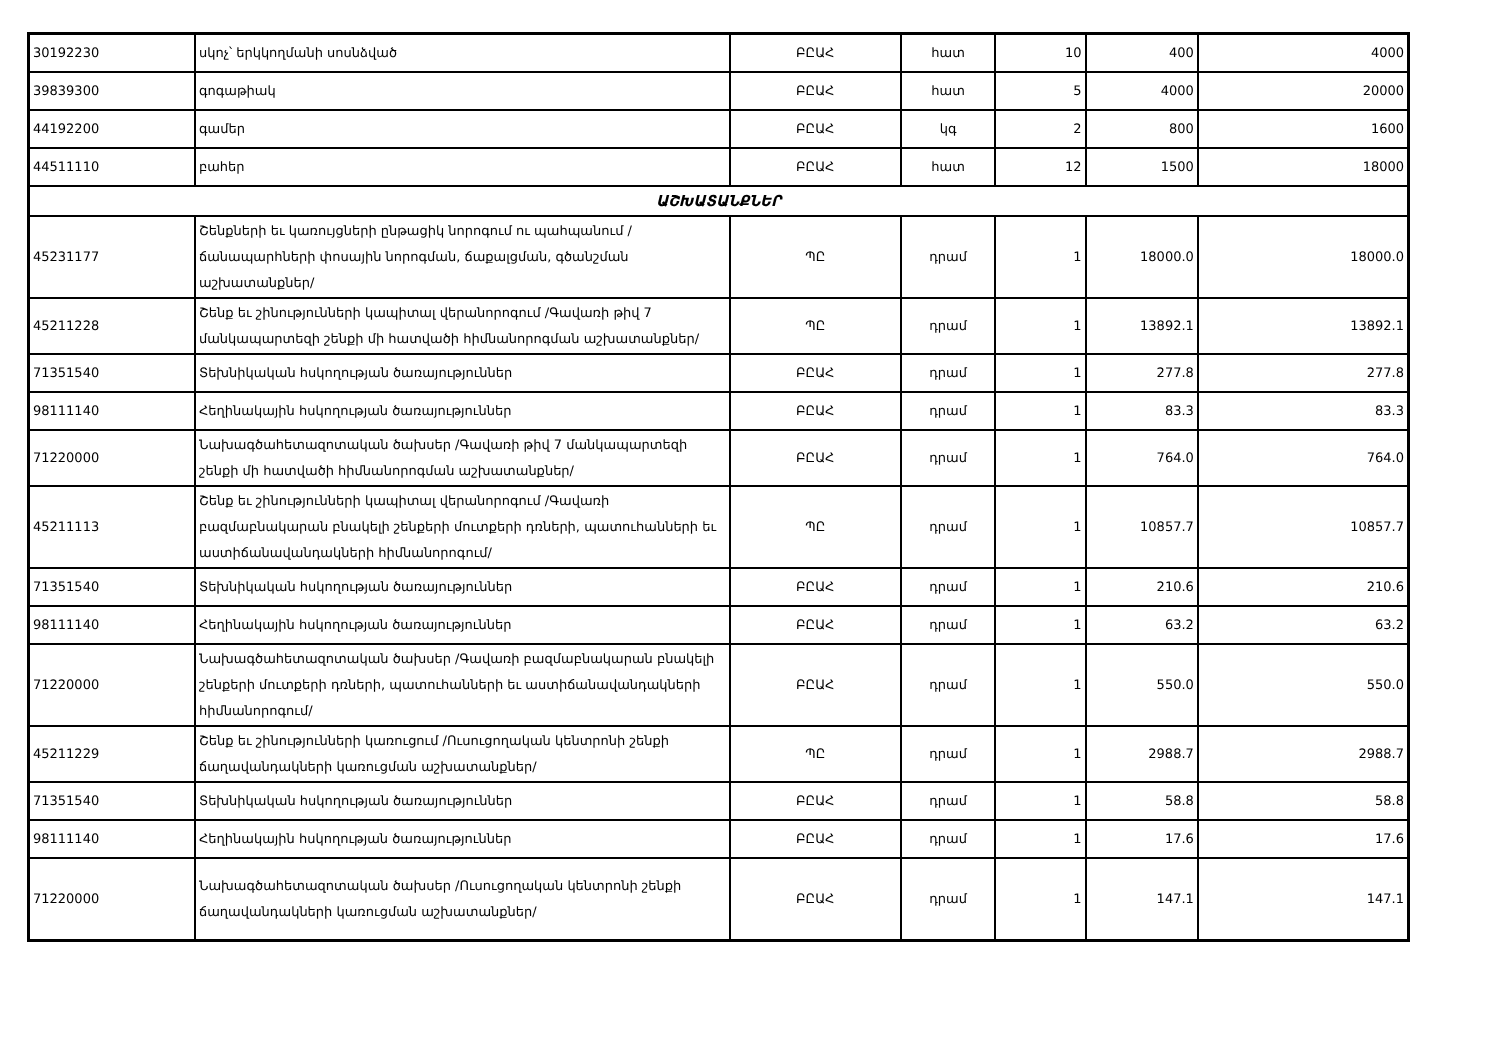| 30192230 | սկոչ՝ երկկողմանի սոսնձված | ԲԸԱՀ | հատ | 10 | 400 | 4000 |
| 39839300 | գոգաթիակ | ԲԸԱՀ | հատ | 5 | 4000 | 20000 |
| 44192200 | գամեր | ԲԸԱՀ | կգ | 2 | 800 | 1600 |
| 44511110 | բահեր | ԲԸԱՀ | հատ | 12 | 1500 | 18000 |
| ԱՇԽԱՏԱՆՔՆԵՐ | | | | | | |
| 45231177 | Շենքների եւ կառույցների ընթացիկ նորոգում ու պահպանում /ճանապարհների փոսային նորոգման, ճաքալցման, գծանշման աշխատանքներ/ | ՊԸ | դրամ | 1 | 18000.0 | 18000.0 |
| 45211228 | Շենք եւ շինությունների կապիտալ վերանորոգում /Գավառի թիվ 7 մանկապարտեզի շենքի մի հատվածի հիմնանորոգման աշխատանքներ/ | ՊԸ | դրամ | 1 | 13892.1 | 13892.1 |
| 71351540 | Տեխնիկական հսկողության ծառայություններ | ԲԸԱՀ | դրամ | 1 | 277.8 | 277.8 |
| 98111140 | Հեղինակային հսկողության ծառայություններ | ԲԸԱՀ | դրամ | 1 | 83.3 | 83.3 |
| 71220000 | Նախագծահետազոտական ծախսեր /Գավառի թիվ 7 մանկապարտեզի շենքի մի հատվածի հիմնանորոգման աշխատանքներ/ | ԲԸԱՀ | դրամ | 1 | 764.0 | 764.0 |
| 45211113 | Շենք եւ շինությունների կապիտալ վերանորոգում /Գավառի բազմաբնակարան բնակելի շենքերի մուտքերի դռների, պատուհանների եւ աստիճանավանդակների հիմնանորոգում/ | ՊԸ | դրամ | 1 | 10857.7 | 10857.7 |
| 71351540 | Տեխնիկական հսկողության ծառայություններ | ԲԸԱՀ | դրամ | 1 | 210.6 | 210.6 |
| 98111140 | Հեղինակային հսկողության ծառայություններ | ԲԸԱՀ | դրամ | 1 | 63.2 | 63.2 |
| 71220000 | Նախագծահետազոտական ծախսեր /Գավառի բազմաբնակարան բնակելի շենքերի մուտքերի դռների, պատուհանների եւ աստիճանավանդակների հիմնանորոգում/ | ԲԸԱՀ | դրամ | 1 | 550.0 | 550.0 |
| 45211229 | Շենք եւ շինությունների կառուցում /Ուսուցողական կենտրոնի շենքի ճաղավանդակների կառուցման աշխատանքներ/ | ՊԸ | դրամ | 1 | 2988.7 | 2988.7 |
| 71351540 | Տեխնիկական հսկողության ծառայություններ | ԲԸԱՀ | դրամ | 1 | 58.8 | 58.8 |
| 98111140 | Հեղինակային հսկողության ծառայություններ | ԲԸԱՀ | դրամ | 1 | 17.6 | 17.6 |
| 71220000 | Նախագծահետազոտական ծախսեր /Ուսուցողական կենտրոնի շենքի ճաղավանդակների կառուցման աշխատանքներ/ | ԲԸԱՀ | դրամ | 1 | 147.1 | 147.1 |